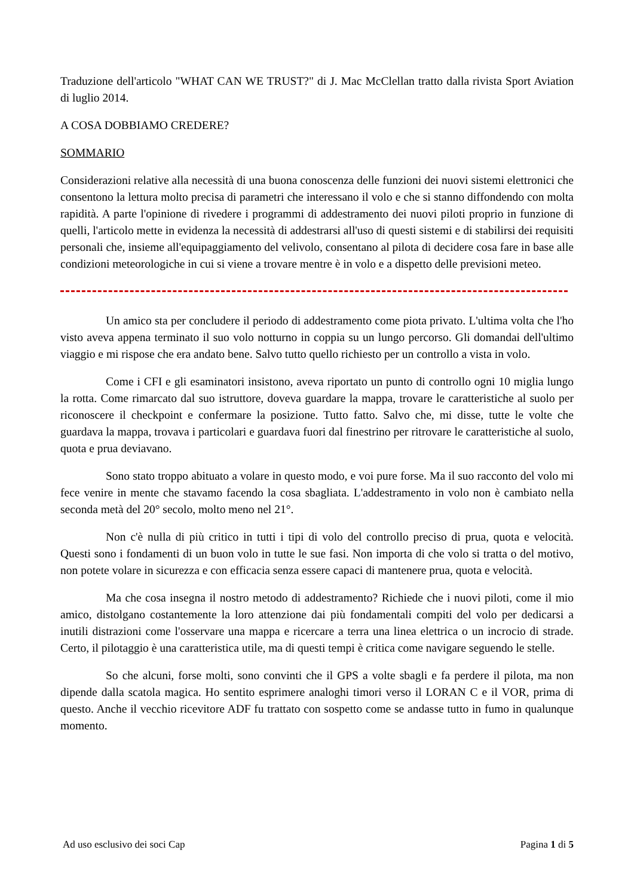Traduzione dell'articolo "WHAT CAN WE TRUST?" di J. Mac McClellan tratto dalla rivista Sport Aviation di luglio 2014.
A COSA DOBBIAMO CREDERE?
SOMMARIO
Considerazioni relative alla necessità di una buona conoscenza delle funzioni dei nuovi sistemi elettronici che consentono la lettura molto precisa di parametri che interessano il volo e che si stanno diffondendo con molta rapidità. A parte l'opinione di rivedere i programmi di addestramento dei nuovi piloti proprio in funzione di quelli, l'articolo mette in evidenza la necessità di addestrarsi all'uso di questi sistemi e di stabilirsi dei requisiti personali che, insieme all'equipaggiamento del velivolo, consentano al pilota di decidere cosa fare in base alle condizioni meteorologiche in cui si viene a trovare mentre è in volo e a dispetto delle previsioni meteo.
Un amico sta per concludere il periodo di addestramento come piota privato. L'ultima volta che l'ho visto aveva appena terminato il suo volo notturno in coppia su un lungo percorso. Gli domandai dell'ultimo viaggio e mi rispose che era andato bene. Salvo tutto quello richiesto per un controllo a vista in volo.
Come i CFI e gli esaminatori insistono, aveva riportato un punto di controllo ogni 10 miglia lungo la rotta. Come rimarcato dal suo istruttore, doveva guardare la mappa, trovare le caratteristiche al suolo per riconoscere il checkpoint e confermare la posizione. Tutto fatto. Salvo che, mi disse, tutte le volte che guardava la mappa, trovava i particolari e guardava fuori dal finestrino per ritrovare le caratteristiche al suolo, quota e prua deviavano.
Sono stato troppo abituato a volare in questo modo, e voi pure forse. Ma il suo racconto del volo mi fece venire in mente che stavamo facendo la cosa sbagliata. L'addestramento in volo non è cambiato nella seconda metà del 20° secolo, molto meno nel 21°.
Non c'è nulla di più critico in tutti i tipi di volo del controllo preciso di prua, quota e velocità. Questi sono i fondamenti di un buon volo in tutte le sue fasi. Non importa di che volo si tratta o del motivo, non potete volare in sicurezza e con efficacia senza essere capaci di mantenere prua, quota e velocità.
Ma che cosa insegna il nostro metodo di addestramento? Richiede che i nuovi piloti, come il mio amico, distolgano costantemente la loro attenzione dai più fondamentali compiti del volo per dedicarsi a inutili distrazioni come l'osservare una mappa e ricercare a terra una linea elettrica o un incrocio di strade. Certo, il pilotaggio è una caratteristica utile, ma di questi tempi è critica come navigare seguendo le stelle.
So che alcuni, forse molti, sono convinti che il GPS a volte sbagli e fa perdere il pilota, ma non dipende dalla scatola magica. Ho sentito esprimere analoghi timori verso il LORAN C e il VOR, prima di questo. Anche il vecchio ricevitore ADF fu trattato con sospetto come se andasse tutto in fumo in qualunque momento.
Ad uso esclusivo dei soci Cap Pagina 1 di 5